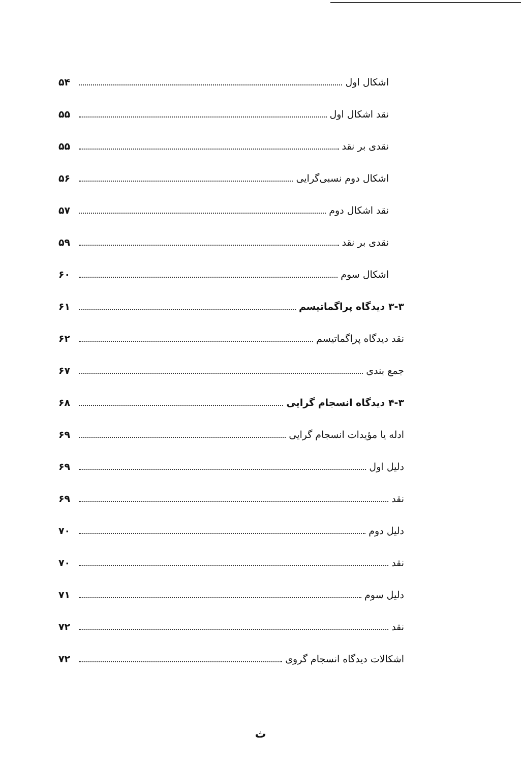اشکال اول ۵۴
نقد اشکال اول ۵۵
نقدی بر نقد ۵۵
اشکال دوم نسبی‌گرایی ۵۶
نقد اشکال دوم ۵۷
نقدی بر نقد ۵۹
اشکال سوم ۶۰
۳-۳ دیدگاه پراگماتیسم ۶۱
نقد دیدگاه پراگماتیسم ۶۲
جمع بندی ۶۷
۴-۳ دیدگاه انسجام گرایی ۶۸
ادله یا مؤیدات انسجام گرایی ۶۹
دلیل اول ۶۹
نقد ۶۹
دلیل دوم ۷۰
نقد ۷۰
دلیل سوم ۷۱
نقد ۷۲
اشکالات دیدگاه انسجام گروی ۷۲
ث